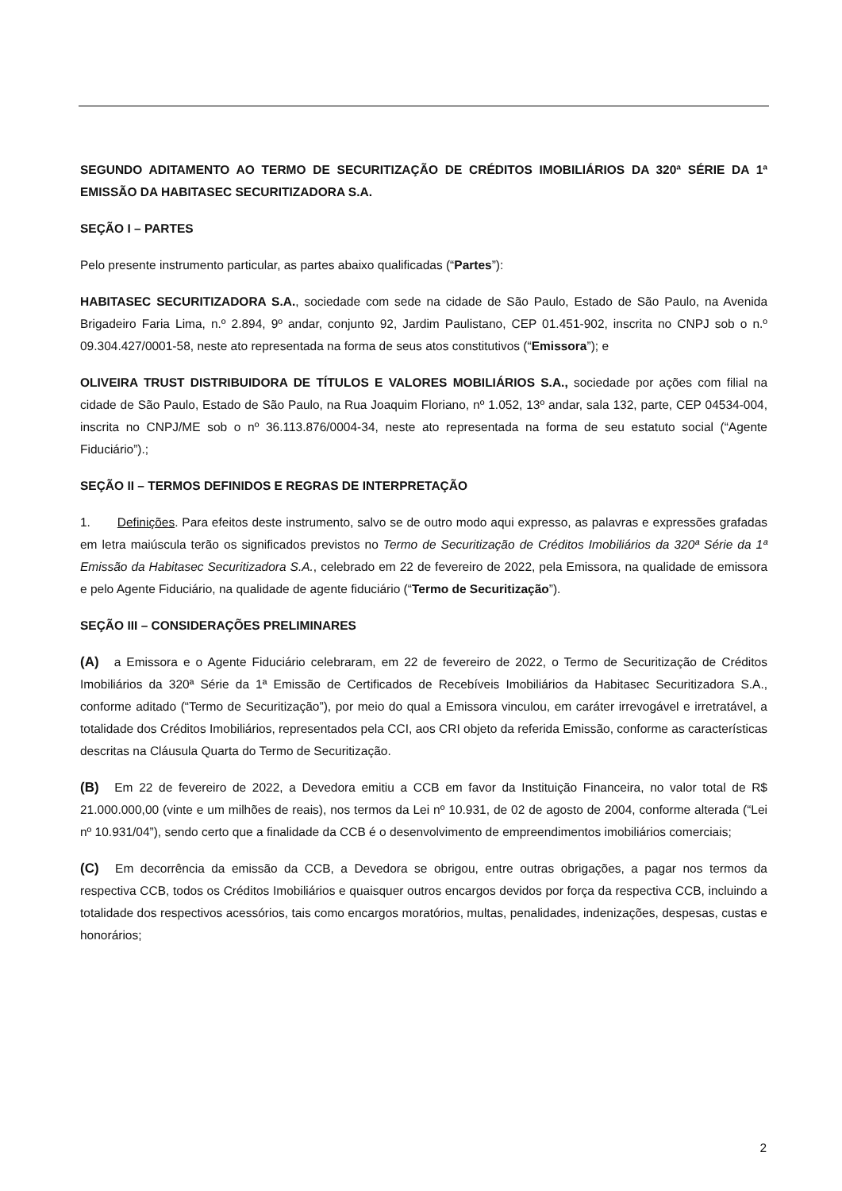SEGUNDO ADITAMENTO AO TERMO DE SECURITIZAÇÃO DE CRÉDITOS IMOBILIÁRIOS DA 320ª SÉRIE DA 1ª EMISSÃO DA HABITASEC SECURITIZADORA S.A.
SEÇÃO I – PARTES
Pelo presente instrumento particular, as partes abaixo qualificadas (“Partes”):
HABITASEC SECURITIZADORA S.A., sociedade com sede na cidade de São Paulo, Estado de São Paulo, na Avenida Brigadeiro Faria Lima, n.º 2.894, 9º andar, conjunto 92, Jardim Paulistano, CEP 01.451-902, inscrita no CNPJ sob o n.º 09.304.427/0001-58, neste ato representada na forma de seus atos constitutivos (“Emissora”); e
OLIVEIRA TRUST DISTRIBUIDORA DE TÍTULOS E VALORES MOBILIÁRIOS S.A., sociedade por ações com filial na cidade de São Paulo, Estado de São Paulo, na Rua Joaquim Floriano, nº 1.052, 13º andar, sala 132, parte, CEP 04534-004, inscrita no CNPJ/ME sob o nº 36.113.876/0004-34, neste ato representada na forma de seu estatuto social (“Agente Fiduciário”).;
SEÇÃO II – TERMOS DEFINIDOS E REGRAS DE INTERPRETAÇÃO
1. Definições. Para efeitos deste instrumento, salvo se de outro modo aqui expresso, as palavras e expressões grafadas em letra maiúscula terão os significados previstos no Termo de Securitização de Créditos Imobiliários da 320ª Série da 1ª Emissão da Habitasec Securitizadora S.A., celebrado em 22 de fevereiro de 2022, pela Emissora, na qualidade de emissora e pelo Agente Fiduciário, na qualidade de agente fiduciário (“Termo de Securitização”).
SEÇÃO III – CONSIDERAÇÕES PRELIMINARES
(A) a Emissora e o Agente Fiduciário celebraram, em 22 de fevereiro de 2022, o Termo de Securitização de Créditos Imobiliários da 320ª Série da 1ª Emissão de Certificados de Recebíveis Imobiliários da Habitasec Securitizadora S.A., conforme aditado (“Termo de Securitização”), por meio do qual a Emissora vinculou, em caráter irrevogável e irretratável, a totalidade dos Créditos Imobiliários, representados pela CCI, aos CRI objeto da referida Emissão, conforme as características descritas na Cláusula Quarta do Termo de Securitização.
(B) Em 22 de fevereiro de 2022, a Devedora emitiu a CCB em favor da Instituição Financeira, no valor total de R$ 21.000.000,00 (vinte e um milhões de reais), nos termos da Lei nº 10.931, de 02 de agosto de 2004, conforme alterada (“Lei nº 10.931/04”), sendo certo que a finalidade da CCB é o desenvolvimento de empreendimentos imobiliários comerciais;
(C) Em decorrência da emissão da CCB, a Devedora se obrigou, entre outras obrigações, a pagar nos termos da respectiva CCB, todos os Créditos Imobiliários e quaisquer outros encargos devidos por força da respectiva CCB, incluindo a totalidade dos respectivos acessórios, tais como encargos moratórios, multas, penalidades, indenizações, despesas, custas e honorários;
2